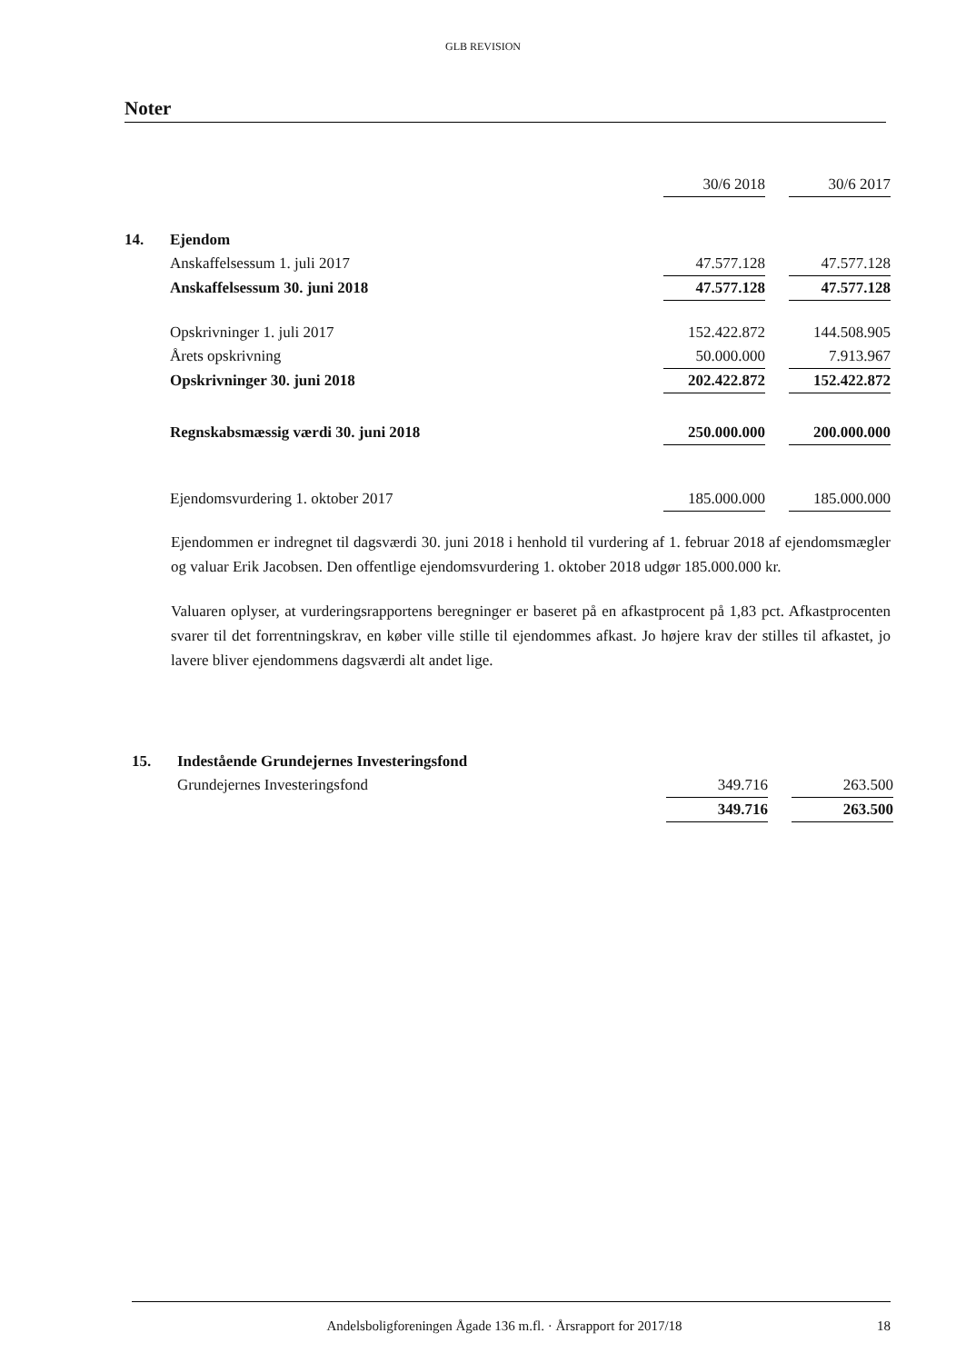GLB REVISION
Noter
| | | 30/6 2018 | | 30/6 2017 |
| 14. | Ejendom | | | |
| | Anskaffelsessum 1. juli 2017 | 47.577.128 | | 47.577.128 |
| | Anskaffelsessum 30. juni 2018 | 47.577.128 | | 47.577.128 |
| | Opskrivninger 1. juli 2017 | 152.422.872 | | 144.508.905 |
| | Årets opskrivning | 50.000.000 | | 7.913.967 |
| | Opskrivninger 30. juni 2018 | 202.422.872 | | 152.422.872 |
| | Regnskabsmæssig værdi 30. juni 2018 | 250.000.000 | | 200.000.000 |
| | Ejendomsvurdering 1. oktober 2017 | 185.000.000 | | 185.000.000 |
Ejendommen er indregnet til dagsværdi 30. juni 2018 i henhold til vurdering af 1. februar 2018 af ejendomsmægler og valuar Erik Jacobsen. Den offentlige ejendomsvurdering 1. oktober 2018 udgør 185.000.000 kr.
Valuaren oplyser, at vurderingsrapportens beregninger er baseret på en afkastprocent på 1,83 pct. Afkastprocenten svarer til det forrentningskrav, en køber ville stille til ejendommes afkast. Jo højere krav der stilles til afkastet, jo lavere bliver ejendommens dagsværdi alt andet lige.
| 15. | Indestående Grundejernes Investeringsfond | | | |
| | Grundejernes Investeringsfond | 349.716 | | 263.500 |
| | | 349.716 | | 263.500 |
Andelsboligforeningen Ågade 136 m.fl. · Årsrapport for 2017/18 18